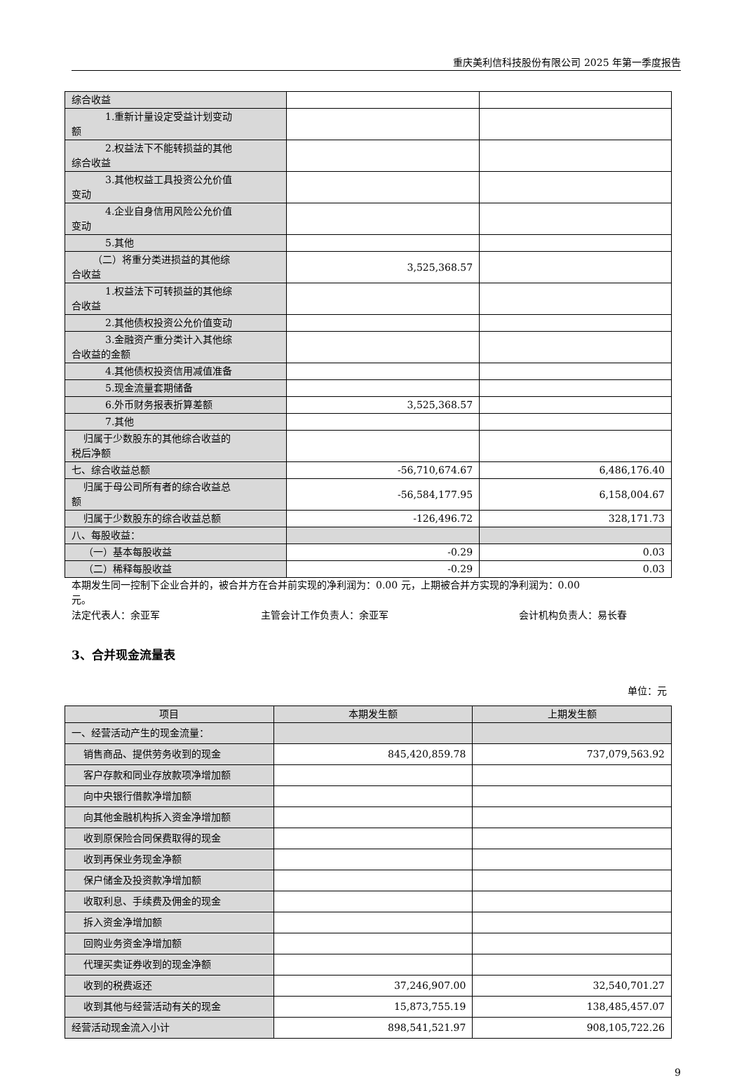重庆美利信科技股份有限公司 2025 年第一季度报告
| 综合收益 | | |
| 1.重新计量设定受益计划变动 额 | | |
| 2.权益法下不能转损益的其他 综合收益 | | |
| 3.其他权益工具投资公允价值 变动 | | |
| 4.企业自身信用风险公允价值 变动 | | |
| 5.其他 | | |
| （二）将重分类进损益的其他综 合收益 | 3,525,368.57 | |
| 1.权益法下可转损益的其他综 合收益 | | |
| 2.其他债权投资公允价值变动 | | |
| 3.金融资产重分类计入其他综 合收益的金额 | | |
| 4.其他债权投资信用减值准备 | | |
| 5.现金流量套期储备 | | |
| 6.外币财务报表折算差额 | 3,525,368.57 | |
| 7.其他 | | |
| 归属于少数股东的其他综合收益的 税后净额 | | |
| 七、综合收益总额 | -56,710,674.67 | 6,486,176.40 |
| 归属于母公司所有者的综合收益总 额 | -56,584,177.95 | 6,158,004.67 |
| 归属于少数股东的综合收益总额 | -126,496.72 | 328,171.73 |
| 八、每股收益： | | |
| （一）基本每股收益 | -0.29 | 0.03 |
| （二）稀释每股收益 | -0.29 | 0.03 |
本期发生同一控制下企业合并的，被合并方在合并前实现的净利润为：0.00 元，上期被合并方实现的净利润为：0.00
元。
法定代表人：余亚军 主管会计工作负责人：余亚军 会计机构负责人：易长春
3、合并现金流量表
单位：元
| 项目 | 本期发生额 | 上期发生额 |
| --- | --- | --- |
| 一、经营活动产生的现金流量： | | |
| 销售商品、提供劳务收到的现金 | 845,420,859.78 | 737,079,563.92 |
| 客户存款和同业存放款项净增加额 | | |
| 向中央银行借款净增加额 | | |
| 向其他金融机构拆入资金净增加额 | | |
| 收到原保险合同保费取得的现金 | | |
| 收到再保业务现金净额 | | |
| 保户储金及投资款净增加额 | | |
| 收取利息、手续费及佣金的现金 | | |
| 拆入资金净增加额 | | |
| 回购业务资金净增加额 | | |
| 代理买卖证券收到的现金净额 | | |
| 收到的税费返还 | 37,246,907.00 | 32,540,701.27 |
| 收到其他与经营活动有关的现金 | 15,873,755.19 | 138,485,457.07 |
| 经营活动现金流入小计 | 898,541,521.97 | 908,105,722.26 |
9